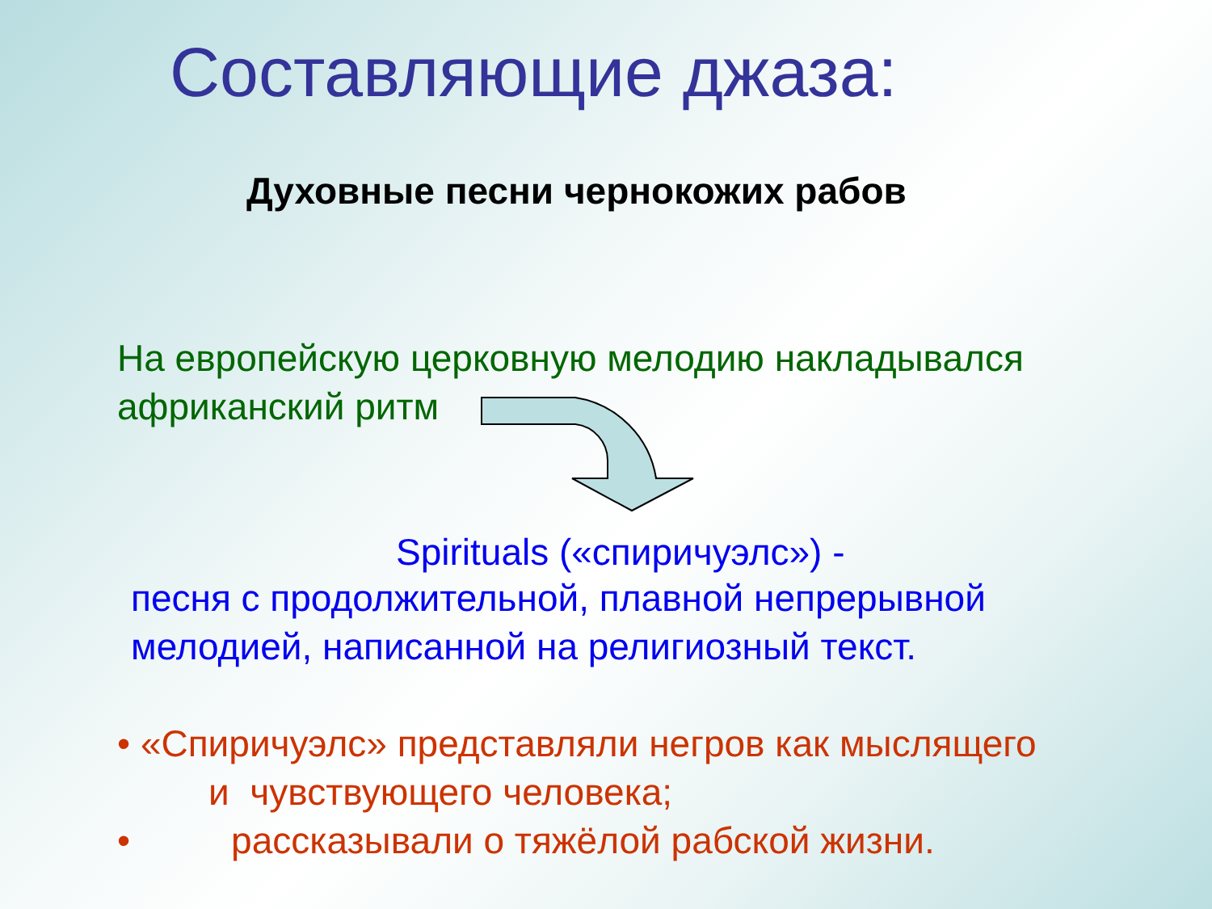Составляющие джаза:
Духовные песни чернокожих рабов
На европейскую церковную мелодию накладывался
африканский ритм
Spirituals («спиричуэлс») -
песня с продолжительной, плавной непрерывной
мелодией, написанной на религиозный текст.
• «Спиричуэлс» представляли негров как мыслящего
и чувствующего человека;
• рассказывали о тяжёлой рабской жизни.